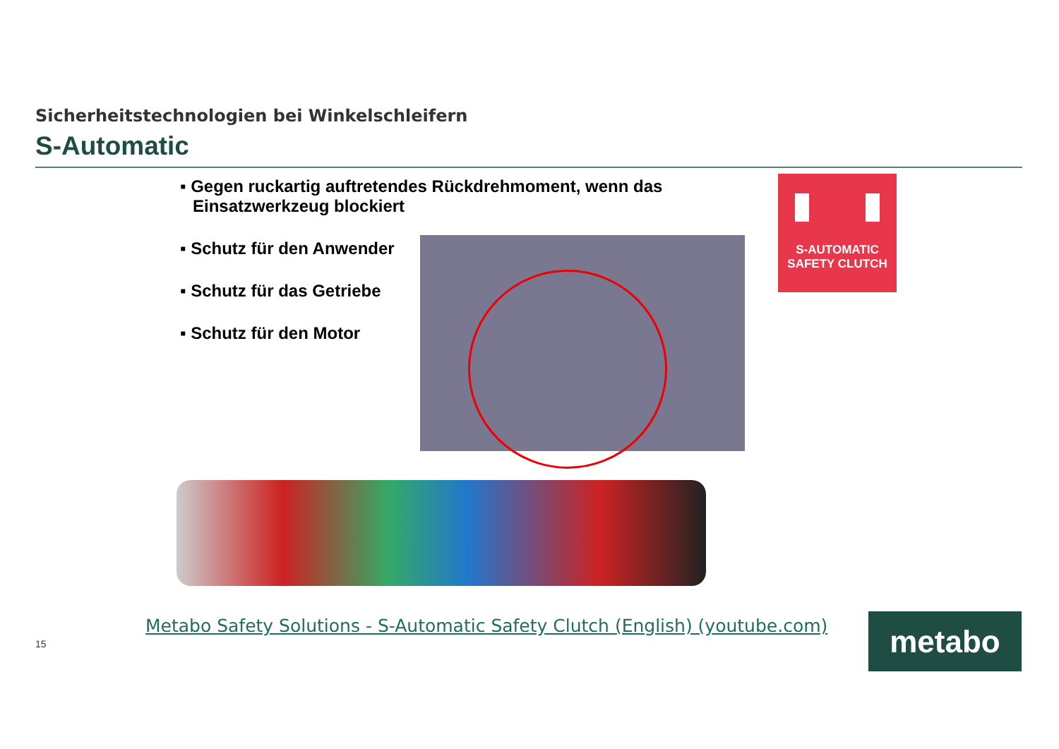Sicherheitstechnologien bei Winkelschleifern
S-Automatic
▪ Gegen ruckartig auftretendes Rückdrehmoment, wenn das Einsatzwerkzeug blockiert
▪ Schutz für den Anwender
▪ Schutz für das Getriebe
▪ Schutz für den Motor
S-AUTOMATIC
SAFETY CLUTCH
Metabo Safety Solutions - S-Automatic Safety Clutch (English) (youtube.com)
15 metabo